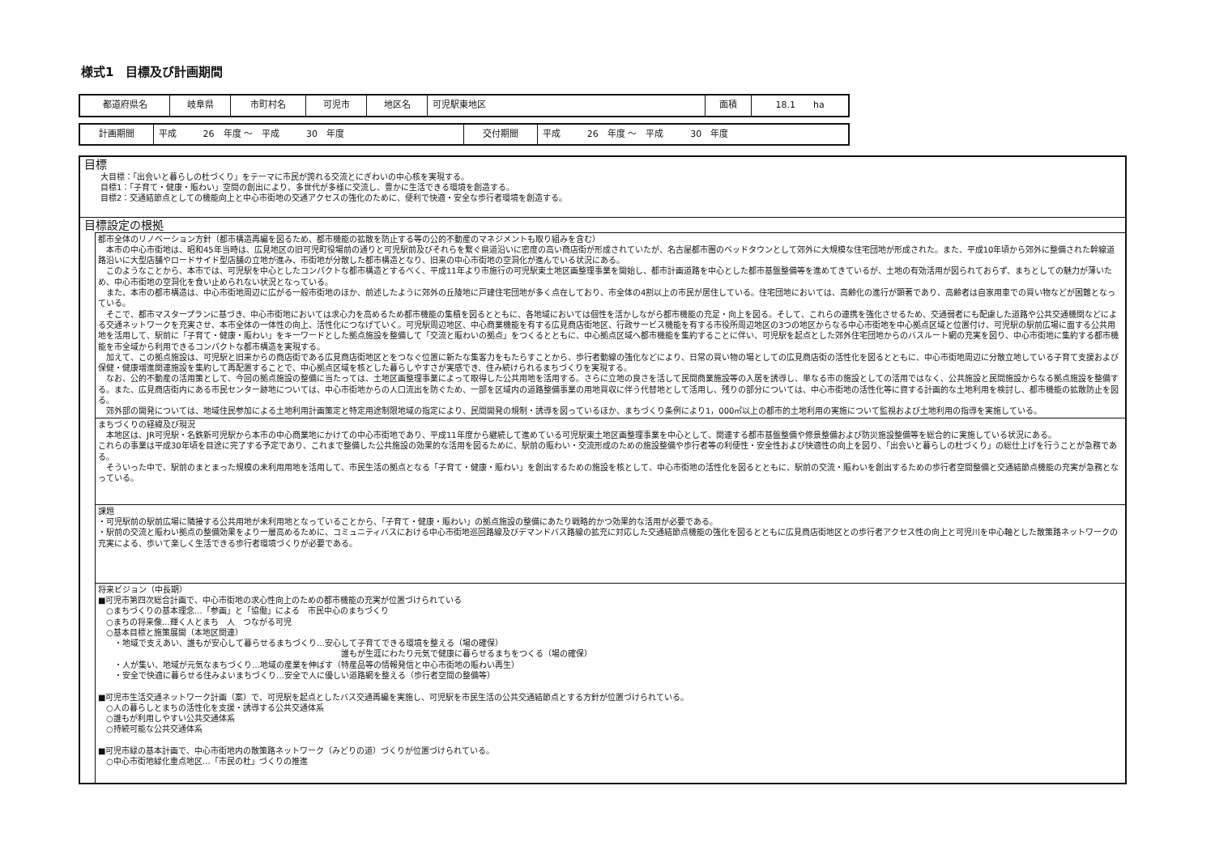様式1　目標及び計画期間
| 都道府県名 | 岐阜県 | 市町村名 | 可児市 | 地区名 | 可児駅東地区 | 面積 | 18.1 ha |
| 計画期間 | 平成 26 年度 ～ 平成 30 年度 | 交付期間 | 平成 26 年度 ～ 平成 30 年度 |
目標
大目標：「出会いと暮らしの杜づくり」をテーマに市民が誇れる交流とにぎわいの中心核を実現する。
目標1：「子育て・健康・賑わい」空間の創出により、多世代が多様に交流し、豊かに生活できる環境を創造する。
目標2：交通結節点としての機能向上と中心市街地の交通アクセスの強化のために、便利で快適・安全な歩行者環境を創造する。
目標設定の根拠
都市全体のリノベーション方針（都市構造再編を図るため、都市機能の拡散を防止する等の公的不動産のマネジメントも取り組みを含む）
　本市の中心市街地は、昭和45年当時は、広見地区の旧可児町役場前の通りと可児駅前及びそれらを繋ぐ県道沿いに密度の高い商店街が形成されていたが、名古屋都市圏のベッドタウンとして郊外に大規模な住宅団地が形成された。また、平成10年頃から郊外に整備された幹線道路沿いに大型店舗やロードサイド型店舗の立地が進み、市街地が分散した都市構造となり、旧来の中心市街地の空洞化が進んでいる状況にある。
　このようなことから、本市では、可児駅を中心としたコンパクトな都市構造とするべく、平成11年より市施行の可児駅東土地区画整理事業を開始し、都市計画道路を中心とした都市基盤整備等を進めてきているが、土地の有効活用が図られておらず、まちとしての魅力が薄いため、中心市街地の空洞化を食い止められない状況となっている。
　また、本市の都市構造は、中心市街地周辺に広がる一般市街地のほか、前述したように郊外の丘陵地に戸建住宅団地が多く点在しており、市全体の4割以上の市民が居住している。住宅団地においては、高齢化の進行が顕著であり、高齢者は自家用車での買い物などが困難となっている。
　そこで、都市マスタープランに基づき、中心市街地においては求心力を高めるため都市機能の集積を図るとともに、各地域においては個性を活かしながら都市機能の充足・向上を図る。そして、これらの連携を強化させるため、交通弱者にも配慮した道路や公共交通機関などによる交通ネットワークを充実させ、本市全体の一体性の向上、活性化につなげていく。可児駅周辺地区、中心商業機能を有する広見商店街地区、行政サービス機能を有する市役所周辺地区の3つの地区からなる中心市街地を中心拠点区域と位置付け、可児駅の駅前広場に面する公共用地を活用して、駅前に「子育て・健康・賑わい」をキーワードとした拠点施設を整備して「交流と賑わいの拠点」をつくるとともに、中心拠点区域へ都市機能を集約することに伴い、可児駅を起点とした郊外住宅団地からのバスルート網の充実を図り、中心市街地に集約する都市機能を市全域から利用できるコンパクトな都市構造を実現する。
　加えて、この拠点施設は、可児駅と旧来からの商店街である広見商店街地区とをつなぐ位置に新たな集客力をもたらすことから、歩行者動線の強化などにより、日常の買い物の場としての広見商店街の活性化を図るとともに、中心市街地周辺に分散立地している子育て支援および保健・健康増進関連施設を集約して再配置することで、中心拠点区域を核とした暮らしやすさが実感でき、住み続けられるまちづくりを実現する。
　なお、公的不動産の活用策として、今回の拠点施設の整備に当たっては、土地区画整理事業によって取得した公共用地を活用する。さらに立地の良さを活して民間商業施設等の入居を誘導し、単なる市の施設としての活用ではなく、公共施設と民間施設からなる拠点施設を整備する。また、広見商店街内にある市民センター跡地については、中心市街地からの人口流出を防ぐため、一部を区域内の道路整備事業の用地買収に伴う代替地として活用し、残りの部分については、中心市街地の活性化等に資する計画的な土地利用を検討し、都市機能の拡散防止を図る。
　郊外部の開発については、地域住民参加による土地利用計画策定と特定用途制限地域の指定により、民間開発の規制・誘導を図っているほか、まちづくり条例により1，000㎡以上の都市的土地利用の実施について監視および土地利用の指導を実施している。
まちづくりの経緯及び現況
　本地区は、JR可児駅・名鉄新可児駅から本市の中心商業地にかけての中心市街地であり、平成11年度から継続して進めている可児駅東土地区画整理事業を中心として、関連する都市基盤整備や修景整備および防災施設整備等を総合的に実施している状況にある。
これらの事業は平成30年頃を目途に完了する予定であり、これまで整備した公共施設の効果的な活用を図るために、駅前の賑わい・交流形成のための施設整備や歩行者等の利便性・安全性および快適性の向上を図り、「出会いと暮らしの杜づくり」の総仕上げを行うことが急務である。
　そういった中で、駅前のまとまった規模の未利用用地を活用して、市民生活の拠点となる「子育て・健康・賑わい」を創出するための施設を核として、中心市街地の活性化を図るとともに、駅前の交流・賑わいを創出するための歩行者空間整備と交通結節点機能の充実が急務となっている。
課題
・可児駅前の駅前広場に隣接する公共用地が未利用地となっていることから、「子育て・健康・賑わい」の拠点施設の整備にあたり戦略的かつ効果的な活用が必要である。
・駅前の交流と賑わい拠点の整備効果をより一層高めるために、コミュニティバスにおける中心市街地巡回路線及びデマンドバス路線の拡充に対応した交通結節点機能の強化を図るとともに広見商店街地区との歩行者アクセス性の向上と可児川を中心軸とした散策路ネットワークの充実による、歩いて楽しく生活できる歩行者環境づくりが必要である。
将来ビジョン（中長期）
■可児市第四次総合計画で、中心市街地の求心性向上のための都市機能の充実が位置づけられている
　○まちづくりの基本理念…「参画」と「協働」による　市民中心のまちづくり
　○まちの将来像…輝く人とまち　人　つながる可児
　○基本目標と施策展開（本地区関連）
　　・地域で支えあい、誰もが安心して暮らせるまちづくり…安心して子育てできる環境を整える（場の確保）
誰もが生涯にわたり元気で健康に暮らせるまちをつくる（場の確保）
　　・人が集い、地域が元気なまちづくり…地域の産業を伸ばす（特産品等の情報発信と中心市街地の賑わい再生）
　　・安全で快適に暮らせる住みよいまちづくり…安全で人に優しい道路網を整える（歩行者空間の整備等）
■可児市生活交通ネットワーク計画（案）で、可児駅を起点としたバス交通再編を実施し、可児駅を市民生活の公共交通結節点とする方針が位置づけられている。
　○人の暮らしとまちの活性化を支援・誘導する公共交通体系
　○誰もが利用しやすい公共交通体系
　○持続可能な公共交通体系
■可児市緑の基本計画で、中心市街地内の散策路ネットワーク（みどりの道）づくりが位置づけられている。
　○中心市街地緑化重点地区…「市民の杜」づくりの推進